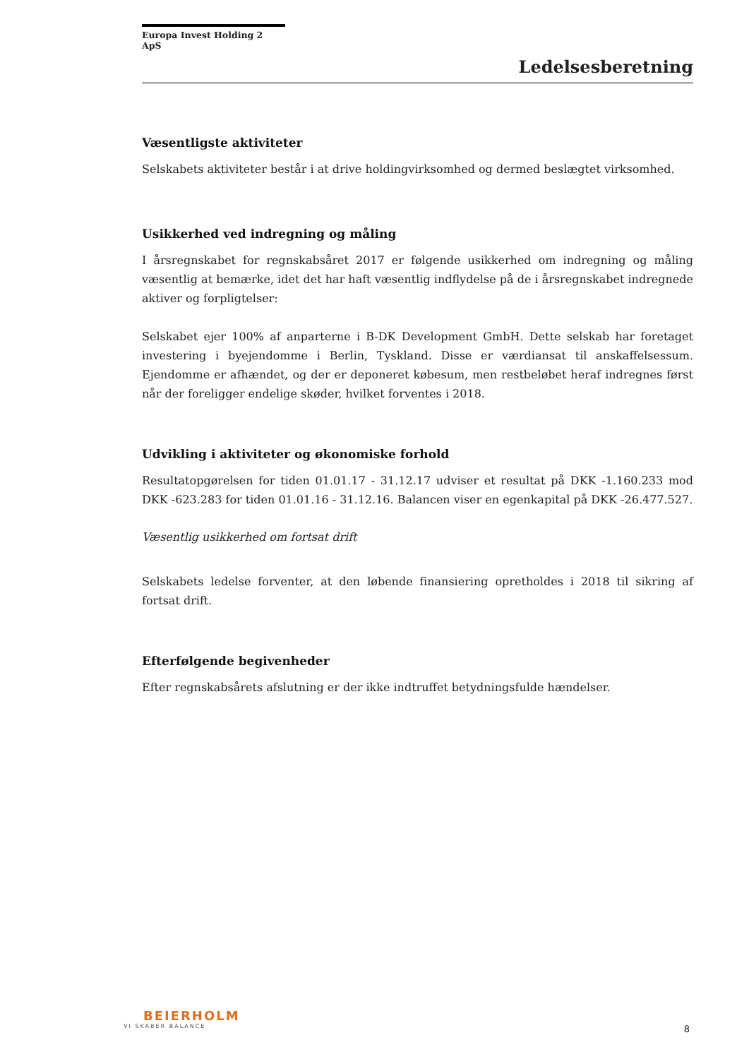Europa Invest Holding 2 ApS
Ledelsesberetning
Væsentligste aktiviteter
Selskabets aktiviteter består i at drive holdingvirksomhed og dermed beslægtet virksomhed.
Usikkerhed ved indregning og måling
I årsregnskabet for regnskabsåret 2017 er følgende usikkerhed om indregning og måling væsentlig at bemærke, idet det har haft væsentlig indflydelse på de i årsregnskabet indregnede aktiver og forpligtelser:
Selskabet ejer 100% af anparterne i B-DK Development GmbH. Dette selskab har foretaget investering i byejendomme i Berlin, Tyskland. Disse er værdiansat til anskaffelsessum. Ejendomme er afhændet, og der er deponeret købesum, men restbeløbet heraf indregnes først når der foreligger endelige skøder, hvilket forventes i 2018.
Udvikling i aktiviteter og økonomiske forhold
Resultatopgørelsen for tiden 01.01.17 - 31.12.17 udviser et resultat på DKK -1.160.233 mod DKK -623.283 for tiden 01.01.16 - 31.12.16. Balancen viser en egenkapital på DKK -26.477.527.
Væsentlig usikkerhed om fortsat drift
Selskabets ledelse forventer, at den løbende finansiering opretholdes i 2018 til sikring af fortsat drift.
Efterfølgende begivenheder
Efter regnskabsårets afslutning er der ikke indtruffet betydningsfulde hændelser.
BEIERHOLM
VI SKABER BALANCE
8